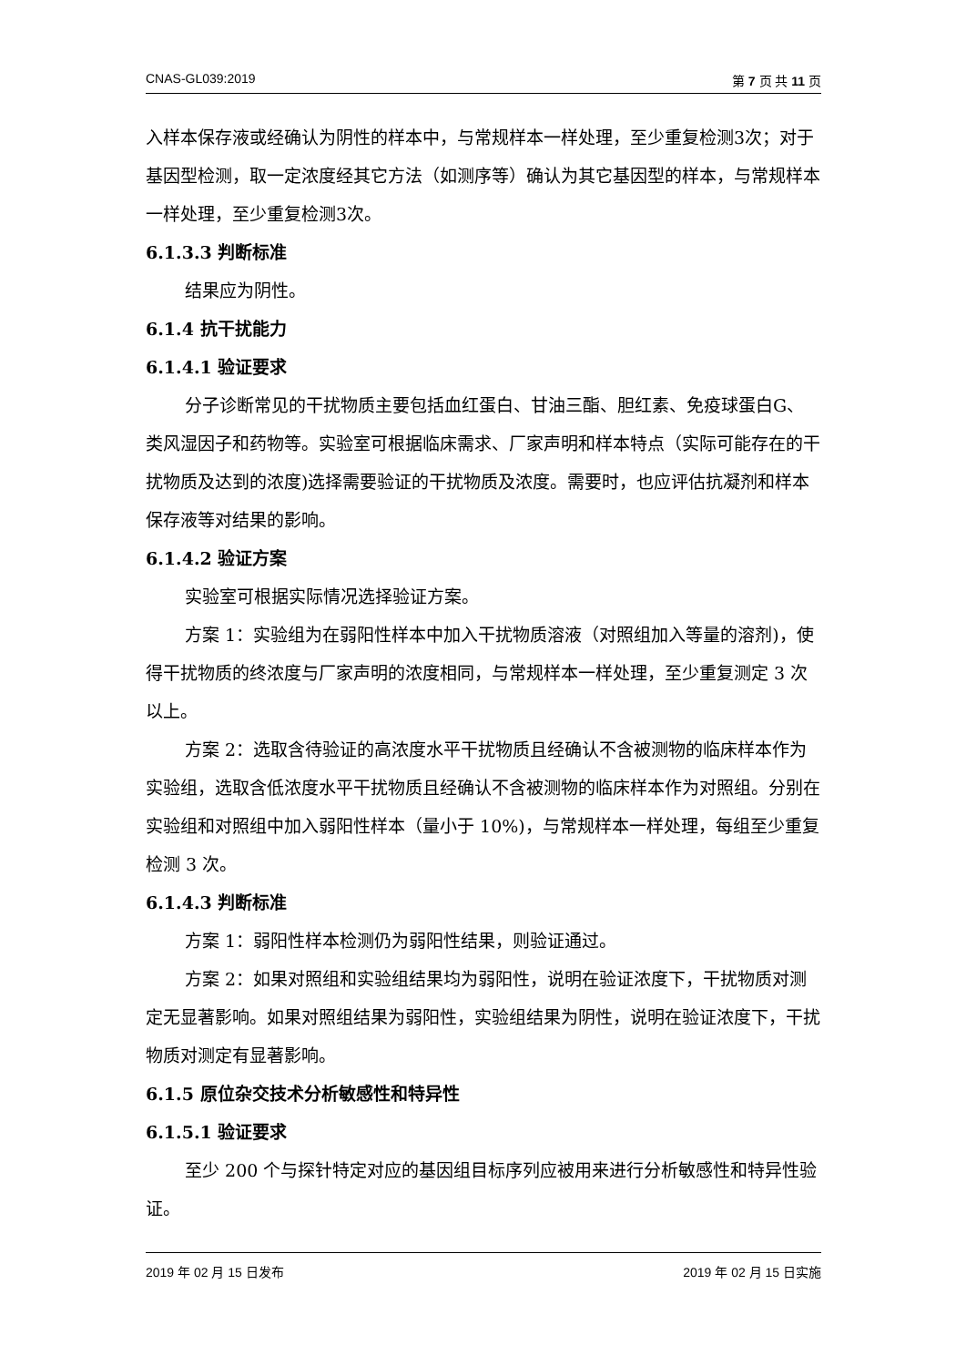CNAS-GL039:2019 第 7 页 共 11 页
入样本保存液或经确认为阴性的样本中，与常规样本一样处理，至少重复检测3次；对于基因型检测，取一定浓度经其它方法（如测序等）确认为其它基因型的样本，与常规样本一样处理，至少重复检测3次。
6.1.3.3 判断标准
结果应为阴性。
6.1.4 抗干扰能力
6.1.4.1 验证要求
分子诊断常见的干扰物质主要包括血红蛋白、甘油三酯、胆红素、免疫球蛋白G、类风湿因子和药物等。实验室可根据临床需求、厂家声明和样本特点（实际可能存在的干扰物质及达到的浓度)选择需要验证的干扰物质及浓度。需要时，也应评估抗凝剂和样本保存液等对结果的影响。
6.1.4.2 验证方案
实验室可根据实际情况选择验证方案。
方案 1：实验组为在弱阳性样本中加入干扰物质溶液（对照组加入等量的溶剂)，使得干扰物质的终浓度与厂家声明的浓度相同，与常规样本一样处理，至少重复测定 3 次以上。
方案 2：选取含待验证的高浓度水平干扰物质且经确认不含被测物的临床样本作为实验组，选取含低浓度水平干扰物质且经确认不含被测物的临床样本作为对照组。分别在实验组和对照组中加入弱阳性样本（量小于 10%)，与常规样本一样处理，每组至少重复检测 3 次。
6.1.4.3 判断标准
方案 1：弱阳性样本检测仍为弱阳性结果，则验证通过。
方案 2：如果对照组和实验组结果均为弱阳性，说明在验证浓度下，干扰物质对测定无显著影响。如果对照组结果为弱阳性，实验组结果为阴性，说明在验证浓度下，干扰物质对测定有显著影响。
6.1.5 原位杂交技术分析敏感性和特异性
6.1.5.1 验证要求
至少 200 个与探针特定对应的基因组目标序列应被用来进行分析敏感性和特异性验证。
2019 年 02 月 15 日发布 2019 年 02 月 15 日实施